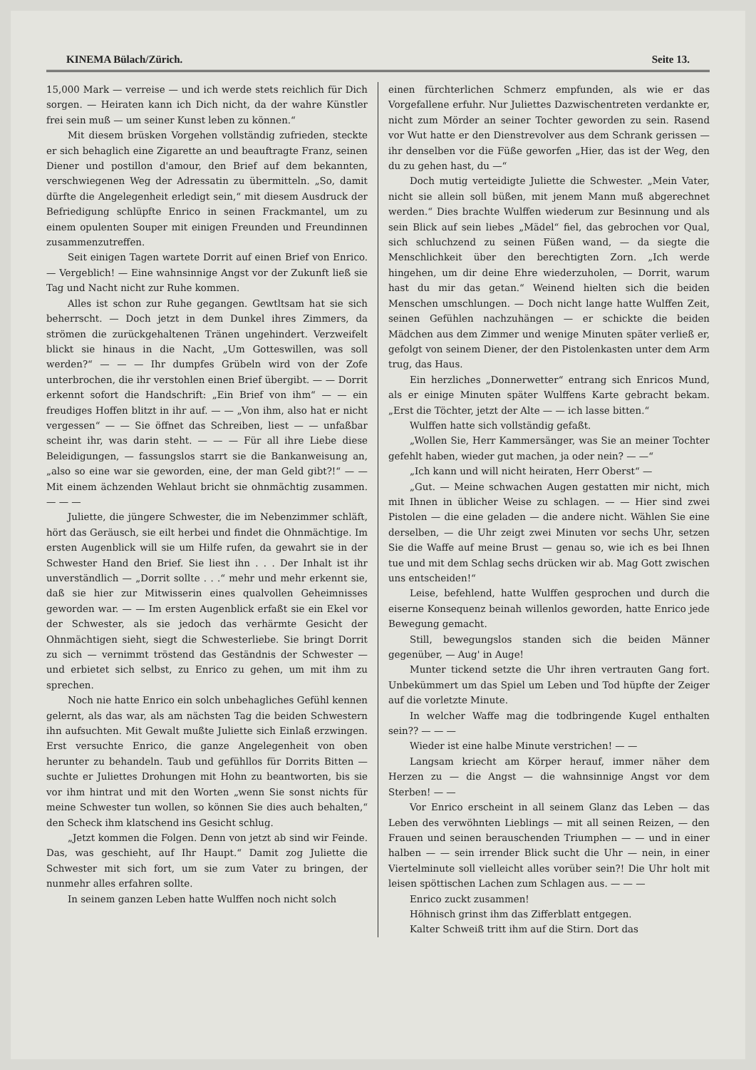KINEMA Bülach/Zürich. Seite 13.
15,000 Mark — verreise — und ich werde stets reichlich für Dich sorgen. — Heiraten kann ich Dich nicht, da der wahre Künstler frei sein muß — um seiner Kunst leben zu können.“
Mit diesem brüsken Vorgehen vollständig zufrieden, steckte er sich behaglich eine Zigarette an und beauftragte Franz, seinen Diener und postillon d'amour, den Brief auf dem bekannten, verschwiegenen Weg der Adressatin zu übermitteln. „So, damit dürfte die Angelegenheit erledigt sein,“ mit diesem Ausdruck der Befriedigung schlüpfte Enrico in seinen Frackmantel, um zu einem opulenten Souper mit einigen Freunden und Freundinnen zusammenzutreffen.
Seit einigen Tagen wartete Dorrit auf einen Brief von Enrico. — Vergeblich! — Eine wahnsinnige Angst vor der Zukunft ließ sie Tag und Nacht nicht zur Ruhe kommen.
Alles ist schon zur Ruhe gegangen. Gewtltsam hat sie sich beherrscht. — Doch jetzt in dem Dunkel ihres Zimmers, da strömen die zurückgehaltenen Tränen ungehindert. Verzweifelt blickt sie hinaus in die Nacht, „Um Gotteswillen, was soll werden?“ — — — Ihr dumpfes Grübeln wird von der Zofe unterbrochen, die ihr verstohlen einen Brief übergibt. — — Dorrit erkennt sofort die Handschrift: „Ein Brief von ihm“ — — ein freudiges Hoffen blitzt in ihr auf. — — „Von ihm, also hat er nicht vergessen“ — — Sie öffnet das Schreiben, liest — — unfaßbar scheint ihr, was darin steht. — — — Für all ihre Liebe diese Beleidigungen, — fassungslos starrt sie die Bankanweisung an, „also so eine war sie geworden, eine, der man Geld gibt?!“ — — Mit einem ächzenden Wehlaut bricht sie ohnmächtig zusammen. — — —
Juliette, die jüngere Schwester, die im Nebenzimmer schläft, hört das Geräusch, sie eilt herbei und findet die Ohnmächtige. Im ersten Augenblick will sie um Hilfe rufen, da gewahrt sie in der Schwester Hand den Brief. Sie liest ihn . . . Der Inhalt ist ihr unverständlich — „Dorrit sollte . . .“ mehr und mehr erkennt sie, daß sie hier zur Mitwisserin eines qualvollen Geheimnisses geworden war. — — Im ersten Augenblick erfaßt sie ein Ekel vor der Schwester, als sie jedoch das verhärmte Gesicht der Ohnmächtigen sieht, siegt die Schwesterliebe. Sie bringt Dorrit zu sich — vernimmt tröstend das Geständnis der Schwester — und erbietet sich selbst, zu Enrico zu gehen, um mit ihm zu sprechen.
Noch nie hatte Enrico ein solch unbehagliches Gefühl kennen gelernt, als das war, als am nächsten Tag die beiden Schwestern ihn aufsuchten. Mit Gewalt mußte Juliette sich Einlaß erzwingen. Erst versuchte Enrico, die ganze Angelegenheit von oben herunter zu behandeln. Taub und gefühllos für Dorrits Bitten — suchte er Juliettes Drohungen mit Hohn zu beantworten, bis sie vor ihm hintrat und mit den Worten „wenn Sie sonst nichts für meine Schwester tun wollen, so können Sie dies auch behalten,“ den Scheck ihm klatschend ins Gesicht schlug.
„Jetzt kommen die Folgen. Denn von jetzt ab sind wir Feinde. Das, was geschieht, auf Ihr Haupt.“ Damit zog Juliette die Schwester mit sich fort, um sie zum Vater zu bringen, der nunmehr alles erfahren sollte.
In seinem ganzen Leben hatte Wulffen noch nicht solch
einen fürchterlichen Schmerz empfunden, als wie er das Vorgefallene erfuhr. Nur Juliettes Dazwischentreten verdankte er, nicht zum Mörder an seiner Tochter geworden zu sein. Rasend vor Wut hatte er den Dienstrevolver aus dem Schrank gerissen — ihr denselben vor die Füße geworfen „Hier, das ist der Weg, den du zu gehen hast, du —“
Doch mutig verteidigte Juliette die Schwester. „Mein Vater, nicht sie allein soll büßen, mit jenem Mann muß abgerechnet werden.“ Dies brachte Wulffen wiederum zur Besinnung und als sein Blick auf sein liebes „Mädel“ fiel, das gebrochen vor Qual, sich schluchzend zu seinen Füßen wand, — da siegte die Menschlichkeit über den berechtigten Zorn. „Ich werde hingehen, um dir deine Ehre wiederzuholen, — Dorrit, warum hast du mir das getan.“ Weinend hielten sich die beiden Menschen umschlungen. — Doch nicht lange hatte Wulffen Zeit, seinen Gefühlen nachzuhängen — er schickte die beiden Mädchen aus dem Zimmer und wenige Minuten später verließ er, gefolgt von seinem Diener, der den Pistolenkasten unter dem Arm trug, das Haus.
Ein herzliches „Donnerwetter“ entrang sich Enricos Mund, als er einige Minuten später Wulffens Karte gebracht bekam. „Erst die Töchter, jetzt der Alte — — ich lasse bitten.“
Wulffen hatte sich vollständig gefaßt.
„Wollen Sie, Herr Kammersänger, was Sie an meiner Tochter gefehlt haben, wieder gut machen, ja oder nein? — —“
„Ich kann und will nicht heiraten, Herr Oberst“ —
„Gut. — Meine schwachen Augen gestatten mir nicht, mich mit Ihnen in üblicher Weise zu schlagen. — — Hier sind zwei Pistolen — die eine geladen — die andere nicht. Wählen Sie eine derselben, — die Uhr zeigt zwei Minuten vor sechs Uhr, setzen Sie die Waffe auf meine Brust — genau so, wie ich es bei Ihnen tue und mit dem Schlag sechs drücken wir ab. Mag Gott zwischen uns entscheiden!“
Leise, befehlend, hatte Wulffen gesprochen und durch die eiserne Konsequenz beinah willenlos geworden, hatte Enrico jede Bewegung gemacht.
Still, bewegungslos standen sich die beiden Männer gegenüber, — Aug' in Auge!
Munter tickend setzte die Uhr ihren vertrauten Gang fort. Unbekümmert um das Spiel um Leben und Tod hüpfte der Zeiger auf die vorletzte Minute.
In welcher Waffe mag die todbringende Kugel enthalten sein?? — — —
Wieder ist eine halbe Minute verstrichen! — —
Langsam kriecht am Körper herauf, immer näher dem Herzen zu — die Angst — die wahnsinnige Angst vor dem Sterben! — —
Vor Enrico erscheint in all seinem Glanz das Leben — das Leben des verwöhnten Lieblings — mit all seinen Reizen, — den Frauen und seinen berauschenden Triumphen — — und in einer halben — — sein irrender Blick sucht die Uhr — nein, in einer Viertelminute soll vielleicht alles vorüber sein?! Die Uhr holt mit leisen spöttischen Lachen zum Schlagen aus. — — —
Enrico zuckt zusammen!
Höhnisch grinst ihm das Zifferblatt entgegen.
Kalter Schweiß tritt ihm auf die Stirn. Dort das